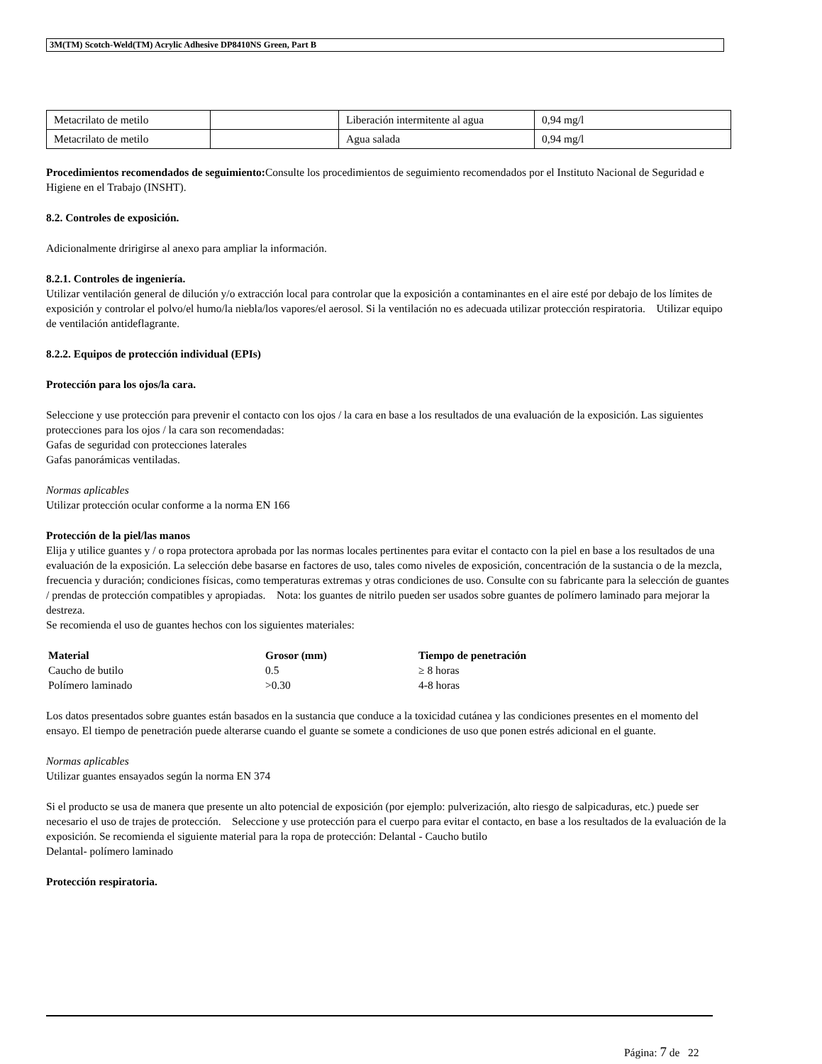3M(TM) Scotch-Weld(TM) Acrylic Adhesive DP8410NS Green, Part B
| Metacrilato de metilo | | Liberación intermitente al agua | 0,94 mg/l |
| Metacrilato de metilo | | Agua salada | 0,94 mg/l |
Procedimientos recomendados de seguimiento: Consulte los procedimientos de seguimiento recomendados por el Instituto Nacional de Seguridad e Higiene en el Trabajo (INSHT).
8.2. Controles de exposición.
Adicionalmente dririgirse al anexo para ampliar la información.
8.2.1. Controles de ingeniería.
Utilizar ventilación general de dilución y/o extracción local para controlar que la exposición a contaminantes en el aire esté por debajo de los límites de exposición y controlar el polvo/el humo/la niebla/los vapores/el aerosol. Si la ventilación no es adecuada utilizar protección respiratoria. Utilizar equipo de ventilación antideflagrante.
8.2.2. Equipos de protección individual (EPIs)
Protección para los ojos/la cara.
Seleccione y use protección para prevenir el contacto con los ojos / la cara en base a los resultados de una evaluación de la exposición. Las siguientes protecciones para los ojos / la cara son recomendadas:
Gafas de seguridad con protecciones laterales
Gafas panorámicas ventiladas.
Normas aplicables
Utilizar protección ocular conforme a la norma EN 166
Protección de la piel/las manos
Elija y utilice guantes y / o ropa protectora aprobada por las normas locales pertinentes para evitar el contacto con la piel en base a los resultados de una evaluación de la exposición. La selección debe basarse en factores de uso, tales como niveles de exposición, concentración de la sustancia o de la mezcla, frecuencia y duración; condiciones físicas, como temperaturas extremas y otras condiciones de uso. Consulte con su fabricante para la selección de guantes / prendas de protección compatibles y apropiadas. Nota: los guantes de nitrilo pueden ser usados sobre guantes de polímero laminado para mejorar la destreza.
Se recomienda el uso de guantes hechos con los siguientes materiales:
| Material | Grosor (mm) | Tiempo de penetración |
| --- | --- | --- |
| Caucho de butilo | 0.5 | ≥ 8 horas |
| Polímero laminado | >0.30 | 4-8 horas |
Los datos presentados sobre guantes están basados en la sustancia que conduce a la toxicidad cutánea y las condiciones presentes en el momento del ensayo. El tiempo de penetración puede alterarse cuando el guante se somete a condiciones de uso que ponen estrés adicional en el guante.
Normas aplicables
Utilizar guantes ensayados según la norma EN 374
Si el producto se usa de manera que presente un alto potencial de exposición (por ejemplo: pulverización, alto riesgo de salpicaduras, etc.) puede ser necesario el uso de trajes de protección. Seleccione y use protección para el cuerpo para evitar el contacto, en base a los resultados de la evaluación de la exposición. Se recomienda el siguiente material para la ropa de protección: Delantal - Caucho butilo
Delantal- polímero laminado
Protección respiratoria.
Página: 7 de 22